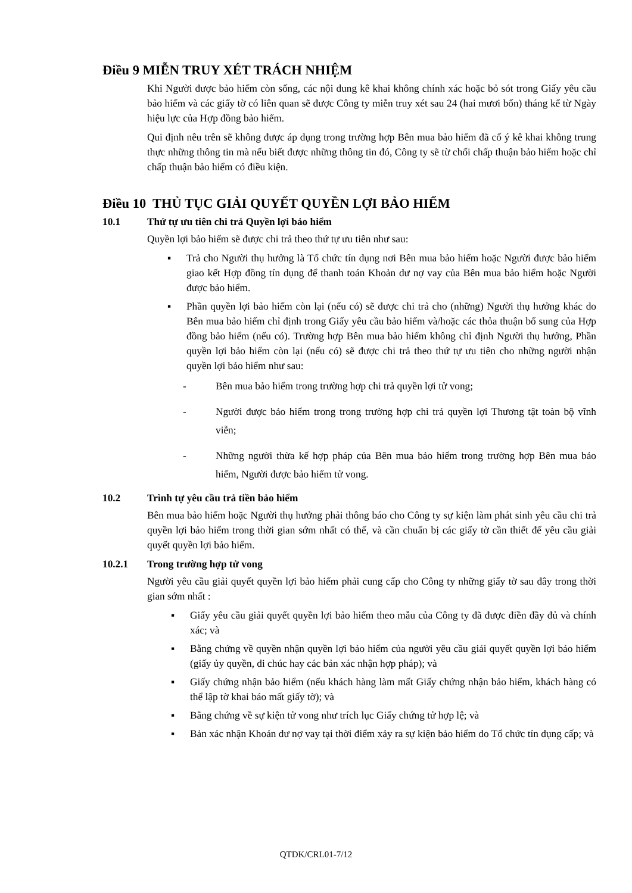Điều 9 MIỄN TRUY XÉT TRÁCH NHIỆM
Khi Người được bảo hiểm còn sống, các nội dung kê khai không chính xác hoặc bỏ sót trong Giấy yêu cầu bảo hiểm và các giấy tờ có liên quan sẽ được Công ty miễn truy xét sau 24 (hai mươi bốn) tháng kể từ Ngày hiệu lực của Hợp đồng bảo hiểm.
Qui định nêu trên sẽ không được áp dụng trong trường hợp Bên mua bảo hiểm đã cố ý kê khai không trung thực những thông tin mà nếu biết được những thông tin đó, Công ty sẽ từ chối chấp thuận bảo hiểm hoặc chỉ chấp thuận bảo hiểm có điều kiện.
Điều 10 THỦ TỤC GIẢI QUYẾT QUYỀN LỢI BẢO HIỂM
10.1 Thứ tự ưu tiên chi trả Quyền lợi bảo hiểm
Quyền lợi bảo hiểm sẽ được chi trả theo thứ tự ưu tiên như sau:
▪ Trả cho Người thụ hưởng là Tổ chức tín dụng nơi Bên mua bảo hiểm hoặc Người được bảo hiểm giao kết Hợp đồng tín dụng để thanh toán Khoản dư nợ vay của Bên mua bảo hiểm hoặc Người được bảo hiểm.
▪ Phần quyền lợi bảo hiểm còn lại (nếu có) sẽ được chi trả cho (những) Người thụ hưởng khác do Bên mua bảo hiểm chỉ định trong Giấy yêu cầu bảo hiểm và/hoặc các thỏa thuận bổ sung của Hợp đồng bảo hiểm (nếu có). Trường hợp Bên mua bảo hiểm không chỉ định Người thụ hưởng, Phần quyền lợi bảo hiểm còn lại (nếu có) sẽ được chi trả theo thứ tự ưu tiên cho những người nhận quyền lợi bảo hiểm như sau:
- Bên mua bảo hiểm trong trường hợp chi trả quyền lợi tử vong;
- Người được bảo hiểm trong trong trường hợp chi trả quyền lợi Thương tật toàn bộ vĩnh viễn;
- Những người thừa kế hợp pháp của Bên mua bảo hiểm trong trường hợp Bên mua bảo hiểm, Người được bảo hiểm tử vong.
10.2 Trình tự yêu cầu trả tiền bảo hiểm
Bên mua bảo hiểm hoặc Người thụ hưởng phải thông báo cho Công ty sự kiện làm phát sinh yêu cầu chi trả quyền lợi bảo hiểm trong thời gian sớm nhất có thể, và cần chuẩn bị các giấy tờ cần thiết để yêu cầu giải quyết quyền lợi bảo hiểm.
10.2.1 Trong trường hợp tử vong
Người yêu cầu giải quyết quyền lợi bảo hiểm phải cung cấp cho Công ty những giấy tờ sau đây trong thời gian sớm nhất :
▪ Giấy yêu cầu giải quyết quyền lợi bảo hiểm theo mẫu của Công ty đã được điền đầy đủ và chính xác; và
▪ Bằng chứng về quyền nhận quyền lợi bảo hiểm của người yêu cầu giải quyết quyền lợi bảo hiểm (giấy ủy quyền, di chúc hay các bản xác nhận hợp pháp); và
▪ Giấy chứng nhận bảo hiểm (nếu khách hàng làm mất Giấy chứng nhận bảo hiểm, khách hàng có thể lập tờ khai báo mất giấy tờ); và
▪ Bằng chứng về sự kiện tử vong như trích lục Giấy chứng tử hợp lệ; và
▪ Bản xác nhận Khoản dư nợ vay tại thời điểm xảy ra sự kiện bảo hiểm do Tổ chức tín dụng cấp; và
QTDK/CRL01-7/12